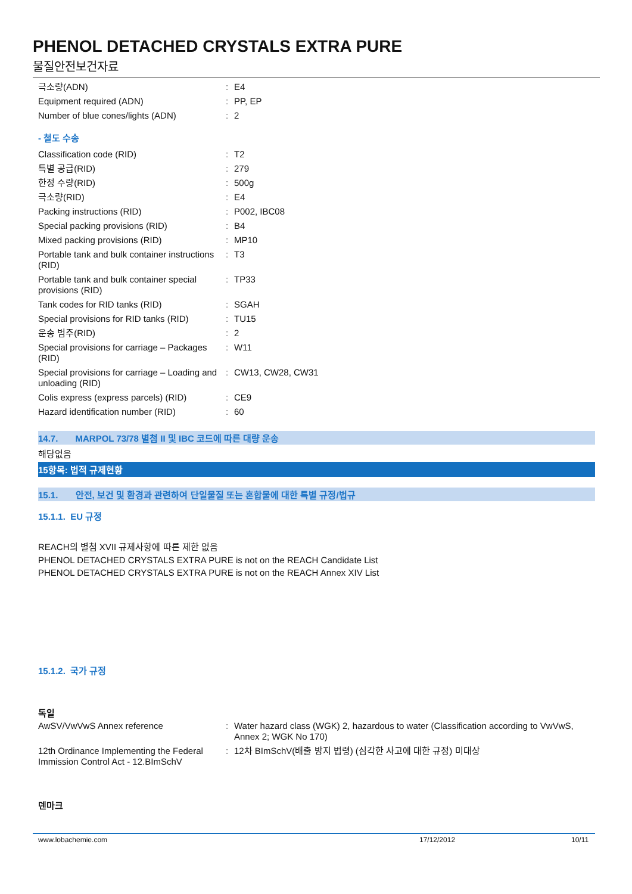PHENOL DETACHED CRYSTALS EXTRA PURE
물질안전보건자료
| 극소량(ADN) | : | E4 |
| Equipment required (ADN) | : | PP, EP |
| Number of blue cones/lights (ADN) | : | 2 |
- 철도 수송
| Classification code (RID) | : | T2 |
| 특별 공급(RID) | : | 279 |
| 한정 수량(RID) | : | 500g |
| 극소량(RID) | : | E4 |
| Packing instructions (RID) | : | P002, IBC08 |
| Special packing provisions (RID) | : | B4 |
| Mixed packing provisions (RID) | : | MP10 |
| Portable tank and bulk container instructions (RID) | : | T3 |
| Portable tank and bulk container special provisions (RID) | : | TP33 |
| Tank codes for RID tanks (RID) | : | SGAH |
| Special provisions for RID tanks (RID) | : | TU15 |
| 운송 범주(RID) | : | 2 |
| Special provisions for carriage – Packages (RID) | : | W11 |
| Special provisions for carriage – Loading and unloading (RID) | : | CW13, CW28, CW31 |
| Colis express (express parcels) (RID) | : | CE9 |
| Hazard identification number (RID) | : | 60 |
14.7. MARPOL 73/78 별첨 II 및 IBC 코드에 따른 대량 운송
해당없음
15항목: 법적 규제현황
15.1. 안전, 보건 및 환경과 관련하여 단일물질 또는 혼합물에 대한 특별 규정/법규
15.1.1. EU 규정
REACH의 별첨 XVII 규제사항에 따른 제한 없음
PHENOL DETACHED CRYSTALS EXTRA PURE is not on the REACH Candidate List
PHENOL DETACHED CRYSTALS EXTRA PURE is not on the REACH Annex XIV List
15.1.2. 국가 규정
독일
| AwSV/VwVwS Annex reference | : | Water hazard class (WGK) 2, hazardous to water (Classification according to VwVwS, Annex 2; WGK No 170) |
| 12th Ordinance Implementing the Federal Immission Control Act - 12.BImSchV | : | 12차 BImSchV(배출 방지 법령) (심각한 사고에 대한 규정) 미대상 |
덴마크
www.lobachemie.com 17/12/2012 10/11